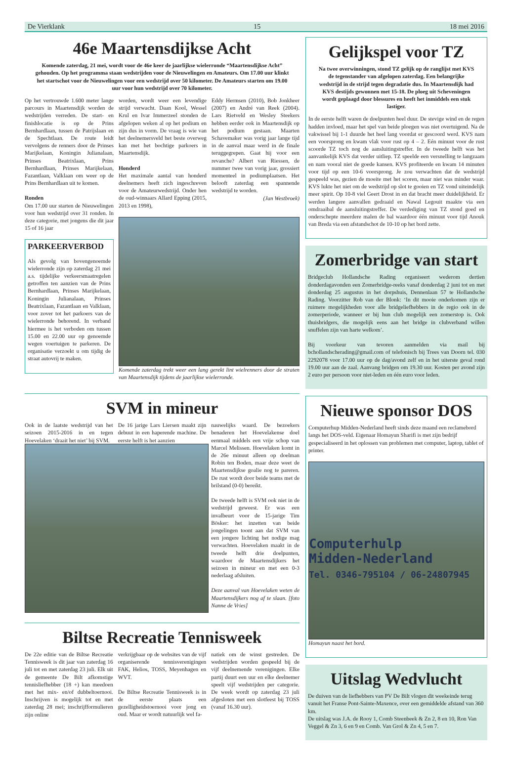De Vierklank 15 18 mei 2016
46e Maartensdijkse Acht
Komende zaterdag, 21 mei, wordt voor de 46e keer de jaarlijkse wielerronde “Maartensdijkse Acht” gehouden. Op het programma staan wedstrijden voor de Nieuwelingen en Amateurs. Om 17.00 uur klinkt het startschot voor de Nieuwelingen voor een wedstrijd over 50 kilometer. De Amateurs starten om 19.00 uur voor hun wedstrijd over 70 kilometer.
Op het vertrouwde 1.600 meter lange parcours in Maartensdijk worden de wedstrijden verreden. De start- en finishlocatie is op de Prins Bernhardlaan, tussen de Patrijslaan en de Spechtlaan. De route leidt vervolgens de renners door de Prinses Marijkelaan, Koningin Julianalaan, Prinses Beatrixlaan, Prins Bernhardlaan, Prinses Marijkelaan, Fazantlaan, Valklaan om weer op de Prins Bernhardlaan uit te komen.
Ronden
Om 17.00 uur starten de Nieuwelingen voor hun wedstrijd over 31 ronden. In deze categorie, met jongens die dit jaar 15 of 16 jaar
PARKEERVERBOD
Als gevolg van bovengenoemde wielerronde zijn op zaterdag 21 mei a.s. tijdelijke verkeersmaatregelen getroffen ten aanzien van de Prins Bernhardlaan, Prinses Marijkelaan, Koningin Julianalaan, Prinses Beatrixlaan, Fazantlaan en Valklaan, voor zover tot het parkoers van de wielerronde behorend. In verband hiermee is het verboden om tussen 15.00 en 22.00 uur op genoemde wegen voertuigen te parkeren. De organisatie verzoekt u om tijdig de straat autovrij te maken.
worden, wordt weer een levendige strijd verwacht. Daan Kool, Wessel Krul en Ivar Immerzeel stonden de afgelopen weken al op het podium en zijn dus in vorm. De vraag is wie van het deelnemersveld het beste overweg kan met het bochtige parkoers in Maartensdijk.
Honderd
Het maximale aantal van honderd deelnemers heeft zich ingeschreven voor de Amateurwedstrijd. Onder hen de oud-winnaars Allard Epping (2015, 2013 en 1998),
Eddy Hermsen (2010), Bob Jonkheer (2007) en André van Reek (2004). Lars Rietveld en Wesley Steekers hebben eerder ook in Maartensdijk op het podium gestaan. Maarten Schavemaker was vorig jaar lange tijd in de aanval maar werd in de finale teruggegrepen. Gaat hij voor een revanche? Albert van Riessen, de nummer twee van vorig jaar, grossiert momenteel in podiumplaatsen. Het belooft zaterdag een spannende wedstrijd te worden.
(Jan Westbroek)
Komende zaterdag trekt weer een lang gerekt lint wielrenners door de straten van Maartensdijk tijdens de jaarlijkse wielerronde.
SVM in mineur
Ook in de laatste wedstrijd van het seizoen 2015-2016 in en tegen Hoevelaken ‘draait het niet’ bij SVM.
De 16 jarige Lars Liersen maakt zijn debuut in een haperende machine. De eerste helft is het aanzien
nauwelijks waard. De bezoekers benaderen het Hoevelakense doel eenmaal middels een vrije schop van Marcel Melissen. Hoevelaken komt in de 26e minuut alleen op doelman Robin ten Boden, maar deze weet de Maartensdijkse goalie nog te pareren. De rust wordt door beide teams met de brilstand (0-0) bereikt.
De tweede helft is SVM ook niet in de wedstrijd geweest. Er was een invalbeurt voor de 15-jarige Tim Bösker: het inzetten van beide jongelingen toont aan dat SVM van een jongere lichting het nodige mag verwachten. Hoevelaken maakt in de tweede helft drie doelpunten, waardoor de Maartensdijkers het seizoen in mineur en met een 0-3 nederlaag afsluiten.
Deze aanval van Hoevelaken weten de Maartensdijkers nog af te slaan. [foto Nanne de Vries]
Biltse Recreatie Tennisweek
De 22e editie van de Biltse Recreatie Tennisweek is dit jaar van zaterdag 16 juli tot en met zaterdag 23 juli. Elk uit de gemeente De Bilt afkomstige tennisliefhebber (18 +) kan meedoen met het mix- en/of dubbeltoernooi. Inschrijven is mogelijk tot en met zaterdag 28 mei; inschrijfformulieren zijn online
verkrijgbaar op de websites van de vijf organiserende tennisverenigingen FAK, Helios, TOSS, Meyenhagen en WVT.
De Biltse Recreatie Tennisweek is in de eerste plaats een gezelligheidstoernooi voor jong en oud. Maar er wordt natuurlijk wel fa-
natiek om de winst gestreden. De wedstrijden worden gespeeld bij de vijf deelnemende verenigingen. Elke partij duurt een uur en elke deelnemer speelt vijf wedstrijden per categorie. De week wordt op zaterdag 23 juli afgesloten met een slotfeest bij TOSS (vanaf 16.30 uur).
Gelijkspel voor TZ
Na twee overwinningen, stond TZ gelijk op de ranglijst met KVS de tegenstander van afgelopen zaterdag. Een belangrijke wedstrijd in de strijd tegen degradatie dus. In Maartensdijk had KVS destijds gewonnen met 15-18. De ploeg uit Scheveningen wordt geplaagd door blessures en heeft het inmiddels een stuk lastiger.
In de eerste helft waren de doelpunten heel duur. De stevige wind en de regen hadden invloed, maar het spel van beide ploegen was niet overtuigend. Na de vakwissel bij 1-1 duurde het heel lang voordat er gescoord werd. KVS nam een voorsprong en kwam vlak voor rust op 4 – 2. Eén minuut voor de rust scoorde TZ toch nog de aansluitingstreffer. In de tweede helft was het aanvankelijk KVS dat verder uitliep. TZ speelde een versnelling te langzaam en nam vooral niet de goede kansen. KVS profiteerde en kwam 14 minuten voor tijd op een 10-6 voorsprong. Je zou verwachten dat de wedstrijd gespeeld was, gezien de moeite met het scoren, maar niet was minder waar. KVS lukte het niet om de wedstrijd op slot te gooien en TZ vond uiteindelijk meer spirit. Op 10-8 viel Geert Drost in en dat bracht meer duidelijkheid. Er werden langere aanvallen gedraaid en Nawal Legouit maakte via een omdraaibal de aansluitingstreffer. De verdediging van TZ stond goed en onderschepte meerdere malen de bal waardoor één minuut voor tijd Anouk van Breda via een afstandschot de 10-10 op het bord zette.
Zomerbridge van start
Bridgeclub Hollandsche Rading organiseert wederom dertien donderdagavonden een Zomerbridge-reeks vanaf donderdag 2 juni tot en met donderdag 25 augustus in het dorpshuis, Dennenlaan 57 te Hollandsche Rading. Voorzitter Rob van der Blonk: ‘In dit mooie onderkomen zijn er ruimere mogelijkheden voor alle bridgeliefhebbers in de regio ook in de zomerperiode, wanneer er bij hun club mogelijk een zomerstop is. Ook thuisbridgers, die mogelijk eens aan het bridge in clubverband willen snuffelen zijn van harte welkom’.
Bij voorkeur van tevoren aanmelden via mail bij bchollandscherading@gmail.com of telefonisch bij Trees van Doorn tel. 030 2292078 voor 17.00 uur op de dag/avond zelf en in het uiterste geval rond 19.00 uur aan de zaal. Aanvang bridgen om 19.30 uur. Kosten per avond zijn 2 euro per persoon voor niet-leden en één euro voor leden.
Nieuwe sponsor DOS
Computerhup Midden-Nederland heeft sinds deze maand een reclamebord langs het DOS-veld. Eigenaar Homayun Sharifi is met zijn bedrijf gespecialiseerd in het oplossen van problemen met computer, laptop, tablet of printer.
Computerhulp
Midden-Nederland
Tel. 0346-795104 / 06-24807945
Homayun naast het bord.
Uitslag Wedvlucht
De duiven van de liefhebbers van PV De Bilt vlogen dit weekeinde terug vanuit het Franse Pont-Sainte-Maxence, over een gemiddelde afstand van 360 km.
De uitslag was J.A. de Rooy 1, Comb Steenbeek & Zn 2, 8 en 10, Ron Van Veggel & Zn 3, 6 en 9 en Comb. Van Grol & Zn 4, 5 en 7.